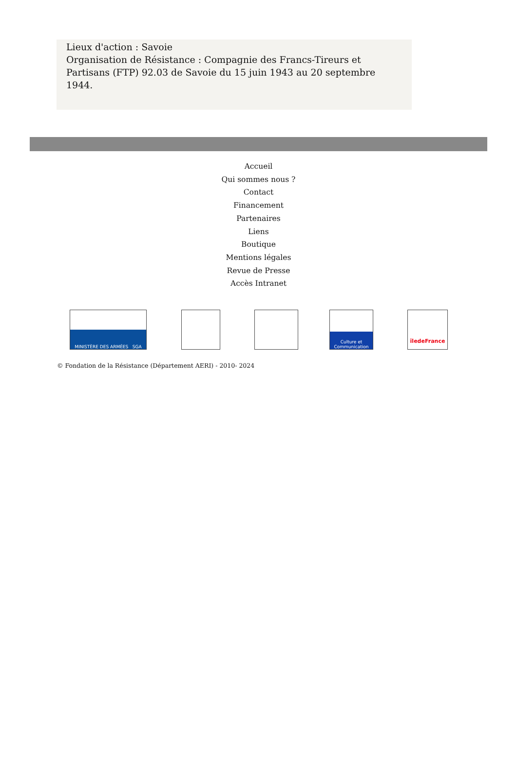Lieux d'action : Savoie
Organisation de Résistance : Compagnie des Francs-Tireurs et Partisans (FTP) 92.03 de Savoie du 15 juin 1943 au 20 septembre 1944.
Accueil
Qui sommes nous ?
Contact
Financement
Partenaires
Liens
Boutique
Mentions légales
Revue de Presse
Accès Intranet
MINISTÈRE DES ARMÉES SGA
Culture et Communication
îledeFrance
© Fondation de la Résistance (Département AERI) - 2010- 2024